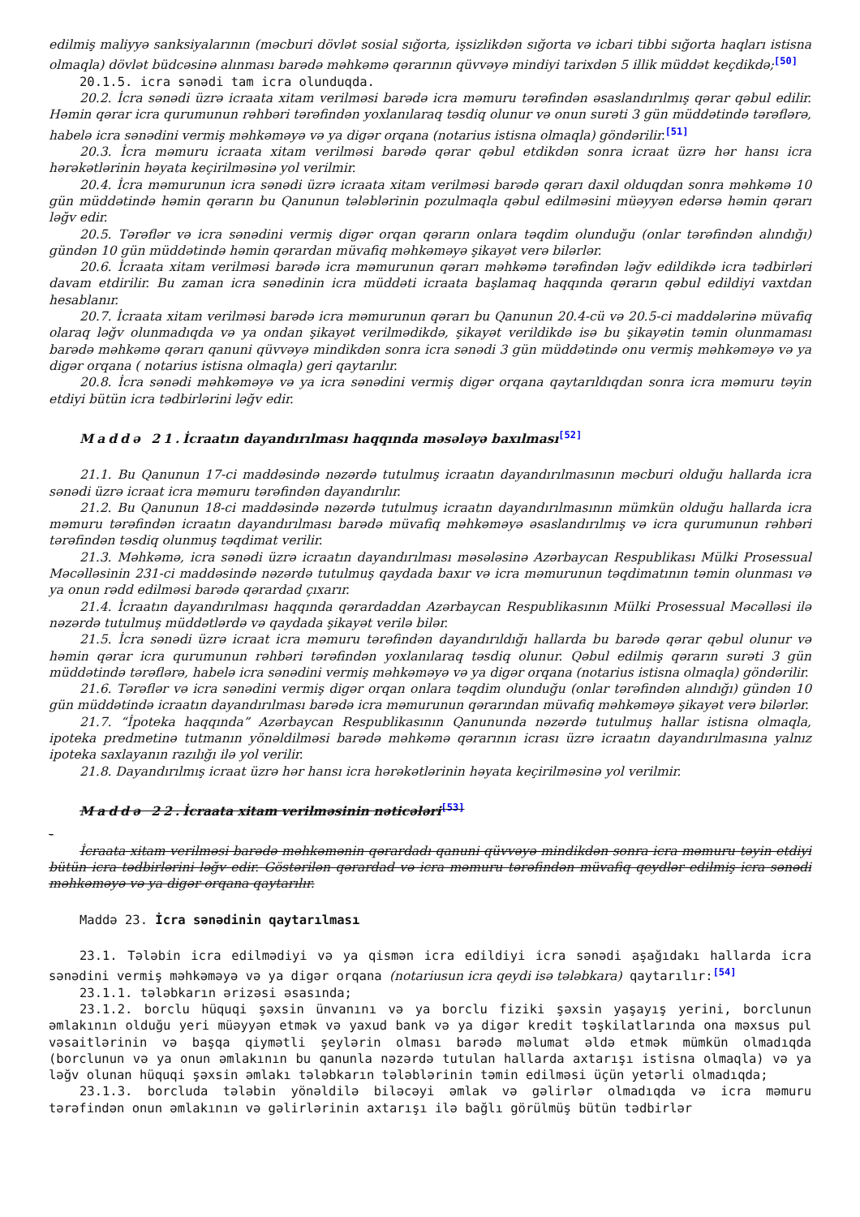edilmiş maliyyə sanksiyalarının (məcburi dövlət sosial sığorta, işsizlikdən sığorta və icbari tibbi sığorta haqları istisna olmaqla) dövlət büdcəsinə alınması barədə məhkəmə qərarının qüvvəyə mindiyi tarixdən 5 illik müddət keçdikdə;<sup>[50]</sup>
20.1.5. icra sənədi tam icra olunduqda.
20.2. İcra sənədi üzrə icraata xitam verilməsi barədə icra məmuru tərəfindən əsaslandırılmış qərar qəbul edilir. Həmin qərar icra qurumunun rəhbəri tərəfindən yoxlanılaraq təsdiq olunur və onun surəti 3 gün müddətində tərəflərə, habelə icra sənədini vermiş məhkəməyə və ya digər orqana (notarius istisna olmaqla) göndərilir.<sup>[51]</sup>
20.3. İcra məmuru icraata xitam verilməsi barədə qərar qəbul etdikdən sonra icraat üzrə hər hansı icra hərəkətlərinin həyata keçirilməsinə yol verilmir.
20.4. İcra məmurunun icra sənədi üzrə icraata xitam verilməsi barədə qərarı daxil olduqdan sonra məhkəmə 10 gün müddətində həmin qərarın bu Qanunun tələblərinin pozulmaqla qəbul edilməsini müəyyən edərsə həmin qərarı ləğv edir.
20.5. Tərəflər və icra sənədini vermiş digər orqan qərarın onlara təqdim olunduğu (onlar tərəfindən alındığı) gündən 10 gün müddətində həmin qərardan müvafiq məhkəməyə şikayət verə bilərlər.
20.6. İcraata xitam verilməsi barədə icra məmurunun qərarı məhkəmə tərəfindən ləğv edildikdə icra tədbirləri davam etdirilir. Bu zaman icra sənədinin icra müddəti icraata başlamaq haqqında qərarın qəbul edildiyi vaxtdan hesablanır.
20.7. İcraata xitam verilməsi barədə icra məmurunun qərarı bu Qanunun 20.4-cü və 20.5-ci maddələrinə müvafiq olaraq ləğv olunmadıqda və ya ondan şikayət verilmədikdə, şikayət verildikdə isə bu şikayətin təmin olunmaması barədə məhkəmə qərarı qanuni qüvvəyə mindikdən sonra icra sənədi 3 gün müddətində onu vermiş məhkəməyə və ya digər orqana ( notarius istisna olmaqla) geri qaytarılır.
20.8. İcra sənədi məhkəməyə və ya icra sənədini vermiş digər orqana qaytarıldıqdan sonra icra məmuru təyin etdiyi bütün icra tədbirlərini ləğv edir.
Maddə 21. İcraatın dayandırılması haqqında məsələyə baxılması<sup>[52]</sup>
21.1. Bu Qanunun 17-ci maddəsində nəzərdə tutulmuş icraatın dayandırılmasının məcburi olduğu hallarda icra sənədi üzrə icraat icra məmuru tərəfindən dayandırılır.
21.2. Bu Qanunun 18-ci maddəsində nəzərdə tutulmuş icraatın dayandırılmasının mümkün olduğu hallarda icra məmuru tərəfindən icraatın dayandırılması barədə müvafiq məhkəməyə əsaslandırılmış və icra qurumunun rəhbəri tərəfindən təsdiq olunmuş təqdimat verilir.
21.3. Məhkəmə, icra sənədi üzrə icraatın dayandırılması məsələsinə Azərbaycan Respublikası Mülki Prosessual Məcəlləsinin 231-ci maddəsində nəzərdə tutulmuş qaydada baxır və icra məmurunun təqdimatının təmin olunması və ya onun rədd edilməsi barədə qərardad çıxarır.
21.4. İcraatın dayandırılması haqqında qərardaddan Azərbaycan Respublikasının Mülki Prosessual Məcəlləsi ilə nəzərdə tutulmuş müddətlərdə və qaydada şikayət verilə bilər.
21.5. İcra sənədi üzrə icraat icra məmuru tərəfindən dayandırıldığı hallarda bu barədə qərar qəbul olunur və həmin qərar icra qurumunun rəhbəri tərəfindən yoxlanılaraq təsdiq olunur. Qəbul edilmiş qərarın surəti 3 gün müddətində tərəflərə, habelə icra sənədini vermiş məhkəməyə və ya digər orqana (notarius istisna olmaqla) göndərilir.
21.6. Tərəflər və icra sənədini vermiş digər orqan onlara təqdim olunduğu (onlar tərəfindən alındığı) gündən 10 gün müddətində icraatın dayandırılması barədə icra məmurunun qərarından müvafiq məhkəməyə şikayət verə bilərlər.
21.7. “İpoteka haqqında” Azərbaycan Respublikasının Qanununda nəzərdə tutulmuş hallar istisna olmaqla, ipoteka predmetinə tutmanın yönəldilməsi barədə məhkəmə qərarının icrası üzrə icraatın dayandırılmasına yalnız ipoteka saxlayanın razılığı ilə yol verilir.
21.8. Dayandırılmış icraat üzrə hər hansı icra hərəkətlərinin həyata keçirilməsinə yol verilmir.
Maddə 22. İcraata xitam verilməsinin nəticələri<sup>[53]</sup>
-
İcraata xitam verilməsi barədə məhkəmənin qərardadı qanuni qüvvəyə mindikdən sonra icra məmuru təyin etdiyi bütün icra tədbirlərini ləğv edir. Göstərilən qərardad və icra məmuru tərəfindən müvafiq qeydlər edilmiş icra sənədi məhkəməyə və ya digər orqana qaytarılır.
Maddə 23. İcra sənədinin qaytarılması
23.1. Tələbin icra edilmədiyi və ya qismən icra edildiyi icra sənədi aşağıdakı hallarda icra sənədini vermiş məhkəməyə və ya digər orqana (notariusun icra qeydi isə tələbkara) qaytarılır:<sup>[54]</sup>
23.1.1. tələbkarın ərizəsi əsasında;
23.1.2. borclu hüquqi şəxsin ünvanını və ya borclu fiziki şəxsin yaşayış yerini, borclunun əmlakının olduğu yeri müəyyən etmək və yaxud bank və ya digər kredit təşkilatlarında ona məxsus pul vəsaitlərinin və başqa qiymətli şeylərin olması barədə məlumat əldə etmək mümkün olmadıqda (borclunun və ya onun əmlakının bu qanunla nəzərdə tutulan hallarda axtarışı istisna olmaqla) və ya ləğv olunan hüquqi şəxsin əmlakı tələbkarın tələblərinin təmin edilməsi üçün yetərli olmadıqda;
23.1.3. borcluda tələbin yönəldilə biləcəyi əmlak və gəlirlər olmadıqda və icra məmuru tərəfindən onun əmlakının və gəlirlərinin axtarışı ilə bağlı görülmüş bütün tədbirlər